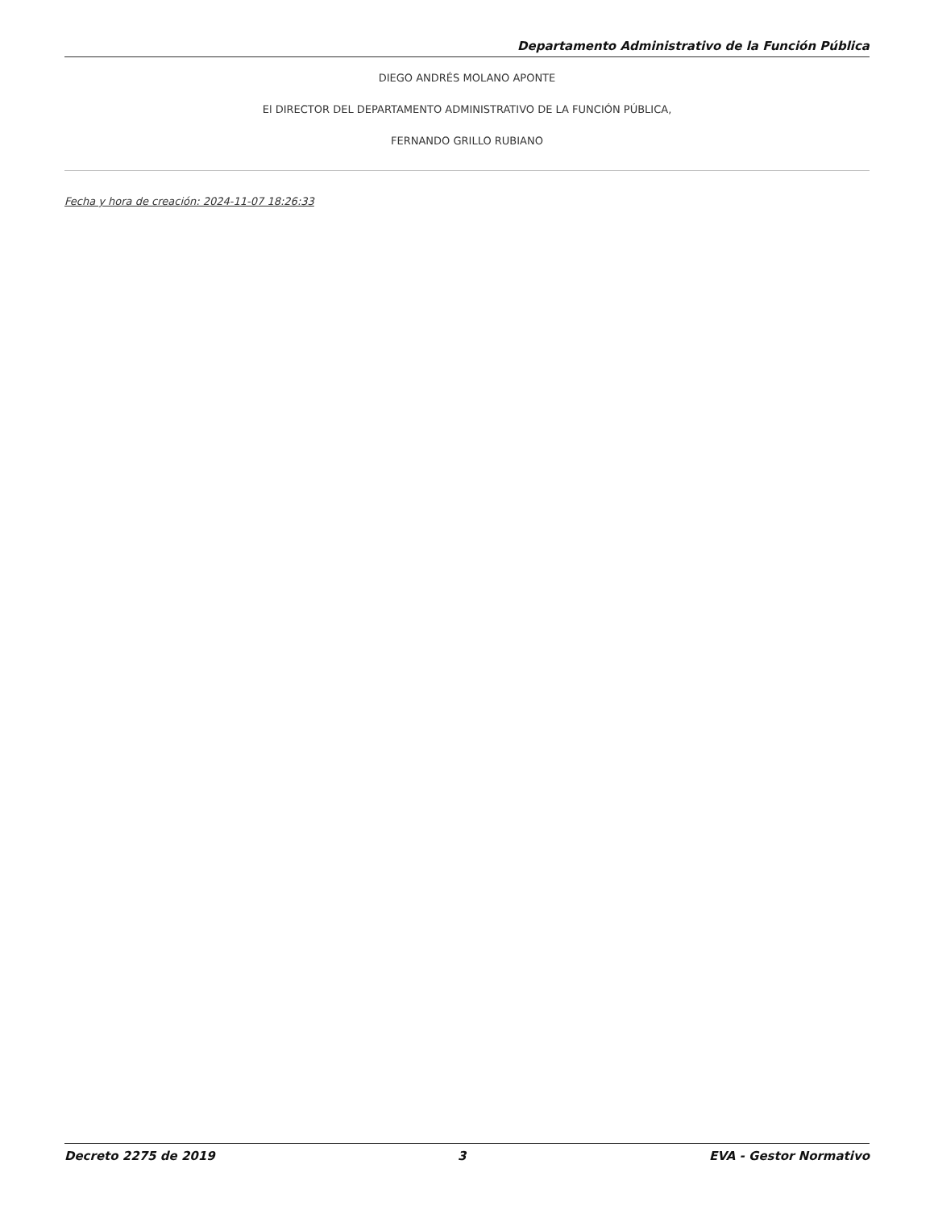Departamento Administrativo de la Función Pública
DIEGO ANDRÉS MOLANO APONTE
El DIRECTOR DEL DEPARTAMENTO ADMINISTRATIVO DE LA FUNCIÓN PÚBLICA,
FERNANDO GRILLO RUBIANO
Fecha y hora de creación: 2024-11-07 18:26:33
Decreto 2275 de 2019 3 EVA - Gestor Normativo